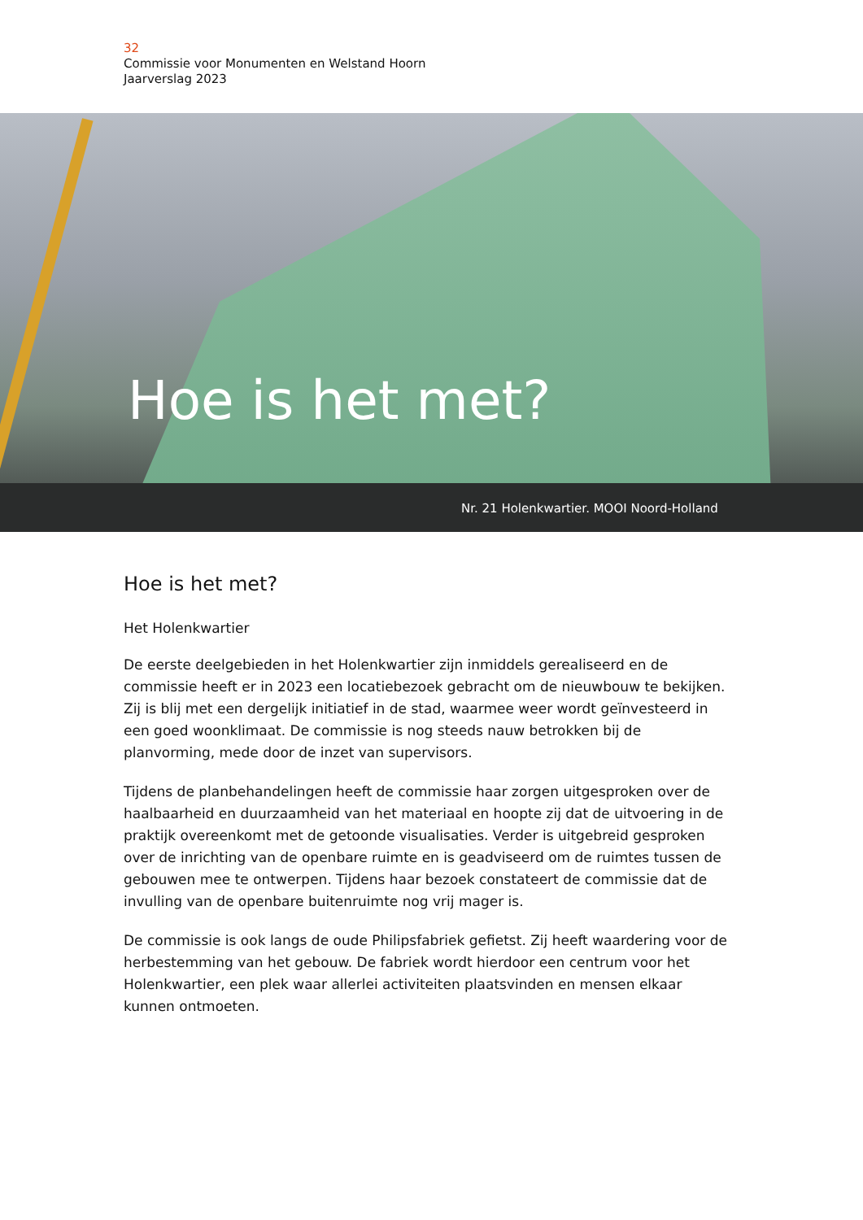32
Commissie voor Monumenten en Welstand Hoorn
Jaarverslag 2023
Hoe is het met?
Nr. 21 Holenkwartier. MOOI Noord-Holland
Hoe is het met?
Het Holenkwartier
De eerste deelgebieden in het Holenkwartier zijn inmiddels gerealiseerd en de commissie heeft er in 2023 een locatiebezoek gebracht om de nieuwbouw te bekijken. Zij is blij met een dergelijk initiatief in de stad, waarmee weer wordt geïnvesteerd in een goed woonklimaat. De commissie is nog steeds nauw betrokken bij de planvorming, mede door de inzet van supervisors.
Tijdens de planbehandelingen heeft de commissie haar zorgen uitgesproken over de haalbaarheid en duurzaamheid van het materiaal en hoopte zij dat de uitvoering in de praktijk overeenkomt met de getoonde visualisaties. Verder is uitgebreid gesproken over de inrichting van de openbare ruimte en is geadviseerd om de ruimtes tussen de gebouwen mee te ontwerpen. Tijdens haar bezoek constateert de commissie dat de invulling van de openbare buitenruimte nog vrij mager is.
De commissie is ook langs de oude Philipsfabriek gefietst. Zij heeft waardering voor de herbestemming van het gebouw. De fabriek wordt hierdoor een centrum voor het Holenkwartier, een plek waar allerlei activiteiten plaatsvinden en mensen elkaar kunnen ontmoeten.